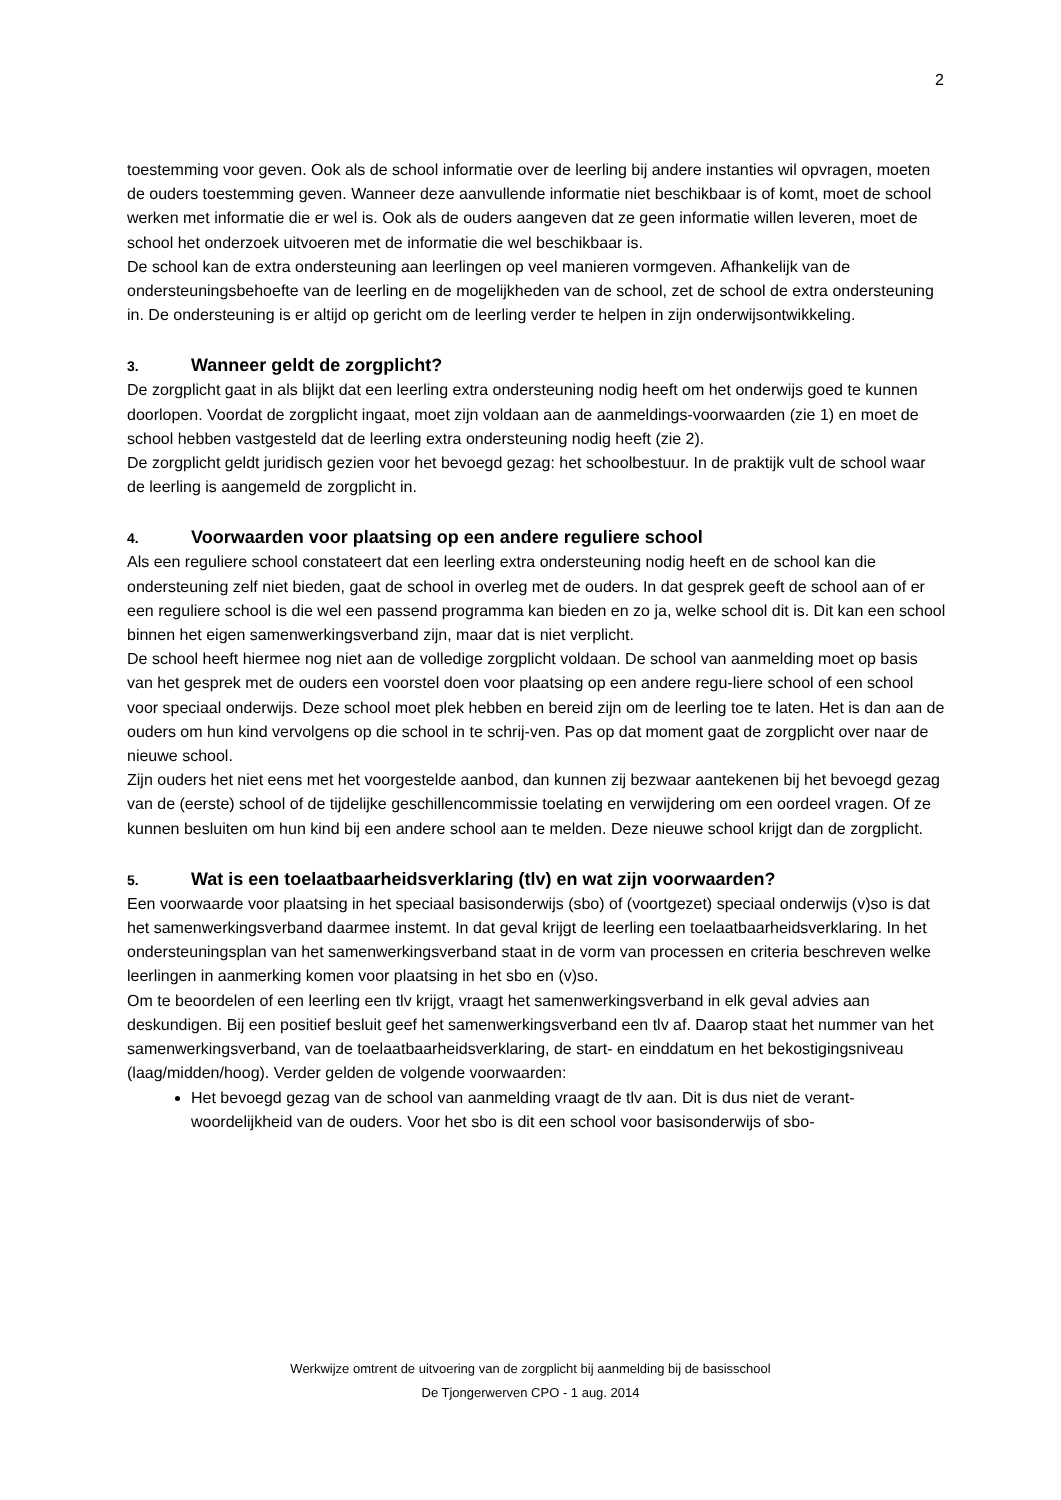2
toestemming voor geven. Ook als de school informatie over de leerling bij andere instanties wil opvragen, moeten de ouders toestemming geven. Wanneer deze aanvullende informatie niet beschikbaar is of komt, moet de school werken met informatie die er wel is. Ook als de ouders aangeven dat ze geen informatie willen leveren, moet de school het onderzoek uitvoeren met de informatie die wel beschikbaar is.
De school kan de extra ondersteuning aan leerlingen op veel manieren vormgeven. Afhankelijk van de ondersteuningsbehoefte van de leerling en de mogelijkheden van de school, zet de school de extra ondersteuning in. De ondersteuning is er altijd op gericht om de leerling verder te helpen in zijn onderwijsontwikkeling.
3. Wanneer geldt de zorgplicht?
De zorgplicht gaat in als blijkt dat een leerling extra ondersteuning nodig heeft om het onderwijs goed te kunnen doorlopen. Voordat de zorgplicht ingaat, moet zijn voldaan aan de aanmeldings-voorwaarden (zie 1) en moet de school hebben vastgesteld dat de leerling extra ondersteuning nodig heeft (zie 2).
De zorgplicht geldt juridisch gezien voor het bevoegd gezag: het schoolbestuur. In de praktijk vult de school waar de leerling is aangemeld de zorgplicht in.
4. Voorwaarden voor plaatsing op een andere reguliere school
Als een reguliere school constateert dat een leerling extra ondersteuning nodig heeft en de school kan die ondersteuning zelf niet bieden, gaat de school in overleg met de ouders. In dat gesprek geeft de school aan of er een reguliere school is die wel een passend programma kan bieden en zo ja, welke school dit is. Dit kan een school binnen het eigen samenwerkingsverband zijn, maar dat is niet verplicht.
De school heeft hiermee nog niet aan de volledige zorgplicht voldaan. De school van aanmelding moet op basis van het gesprek met de ouders een voorstel doen voor plaatsing op een andere regu-liere school of een school voor speciaal onderwijs. Deze school moet plek hebben en bereid zijn om de leerling toe te laten. Het is dan aan de ouders om hun kind vervolgens op die school in te schrij-ven. Pas op dat moment gaat de zorgplicht over naar de nieuwe school.
Zijn ouders het niet eens met het voorgestelde aanbod, dan kunnen zij bezwaar aantekenen bij het bevoegd gezag van de (eerste) school of de tijdelijke geschillencommissie toelating en verwijdering om een oordeel vragen. Of ze kunnen besluiten om hun kind bij een andere school aan te melden. Deze nieuwe school krijgt dan de zorgplicht.
5. Wat is een toelaatbaarheidsverklaring (tlv) en wat zijn voorwaarden?
Een voorwaarde voor plaatsing in het speciaal basisonderwijs (sbo) of (voortgezet) speciaal onderwijs (v)so is dat het samenwerkingsverband daarmee instemt. In dat geval krijgt de leerling een toelaatbaarheidsverklaring. In het ondersteuningsplan van het samenwerkingsverband staat in de vorm van processen en criteria beschreven welke leerlingen in aanmerking komen voor plaatsing in het sbo en (v)so.
Om te beoordelen of een leerling een tlv krijgt, vraagt het samenwerkingsverband in elk geval advies aan deskundigen. Bij een positief besluit geef het samenwerkingsverband een tlv af. Daarop staat het nummer van het samenwerkingsverband, van de toelaatbaarheidsverklaring, de start- en einddatum en het bekostigingsniveau (laag/midden/hoog). Verder gelden de volgende voorwaarden:
Het bevoegd gezag van de school van aanmelding vraagt de tlv aan. Dit is dus niet de verant-woordelijkheid van de ouders. Voor het sbo is dit een school voor basisonderwijs of sbo-
Werkwijze omtrent de uitvoering van de zorgplicht bij aanmelding bij de basisschool
De Tjongerwerven CPO - 1 aug. 2014